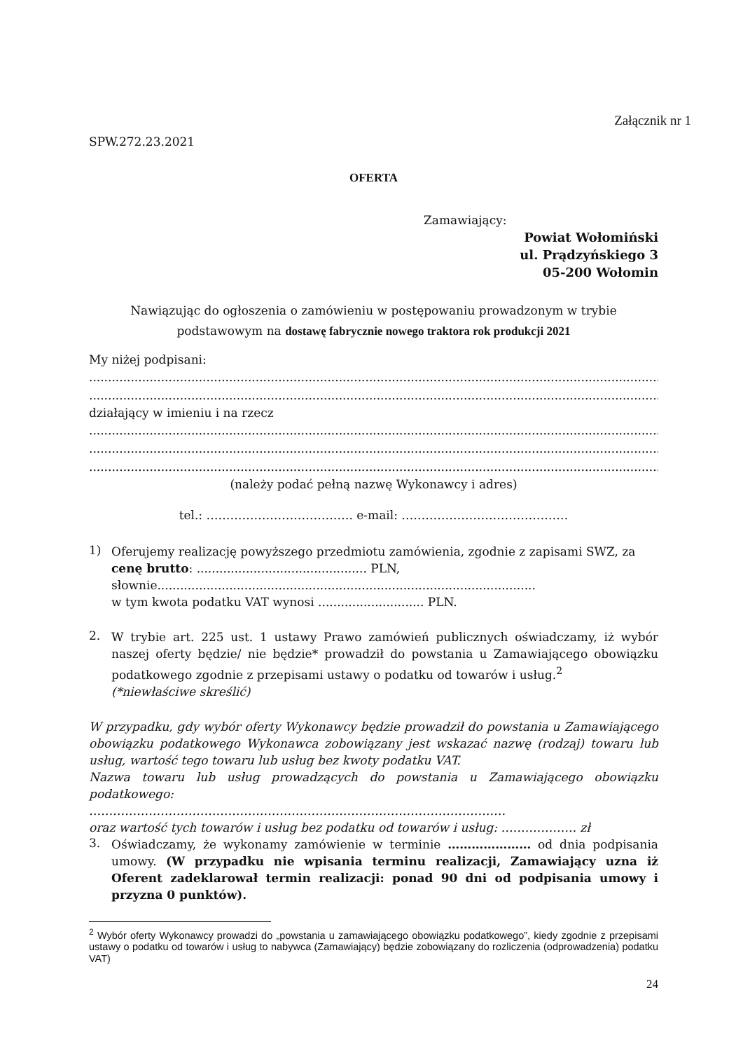Załącznik nr 1
SPW.272.23.2021
OFERTA
Zamawiający:
Powiat Wołomiński
ul. Prądzyńskiego 3
05-200 Wołomin
Nawiązując do ogłoszenia o zamówieniu w postępowaniu prowadzonym w trybie podstawowym na dostawę fabrycznie nowego traktora rok produkcji 2021
My niżej podpisani:
....................................................................................................................................................................................
....................................................................................................................................................................................
działający w imieniu i na rzecz
....................................................................................................................................................................................
....................................................................................................................................................................................
....................................................................................................................................................................................
(należy podać pełną nazwę Wykonawcy i adres)
tel.: ………………………………. e-mail: ……………………………………
1)
Oferujemy realizację powyższego przedmiotu zamówienia, zgodnie z zapisami SWZ, za cenę brutto: ............................................. PLN, słownie....................................................................................................
w tym kwota podatku VAT wynosi ............................ PLN.
2.
W trybie art. 225 ust. 1 ustawy Prawo zamówień publicznych oświadczamy, iż wybór naszej oferty będzie/ nie będzie* prowadził do powstania u Zamawiającego obowiązku podatkowego zgodnie z przepisami ustawy o podatku od towarów i usług.<sup>2</sup>
(*niewłaściwe skreślić)
W przypadku, gdy wybór oferty Wykonawcy będzie prowadził do powstania u Zamawiającego obowiązku podatkowego Wykonawca zobowiązany jest wskazać nazwę (rodzaj) towaru lub usług, wartość tego towaru lub usług bez kwoty podatku VAT.
Nazwa towaru lub usług prowadzących do powstania u Zamawiającego obowiązku podatkowego:
……………………………………………………………………………………………
oraz wartość tych towarów i usług bez podatku od towarów i usług: ………………. zł
3.
Oświadczamy, że wykonamy zamówienie w terminie ………………… od dnia podpisania umowy. (W przypadku nie wpisania terminu realizacji, Zamawiający uzna iż Oferent zadeklarował termin realizacji: ponad 90 dni od podpisania umowy i przyzna 0 punktów).
<sup>2</sup> Wybór oferty Wykonawcy prowadzi do „powstania u zamawiającego obowiązku podatkowego”, kiedy zgodnie z przepisami ustawy o podatku od towarów i usług to nabywca (Zamawiający) będzie zobowiązany do rozliczenia (odprowadzenia) podatku VAT)
24